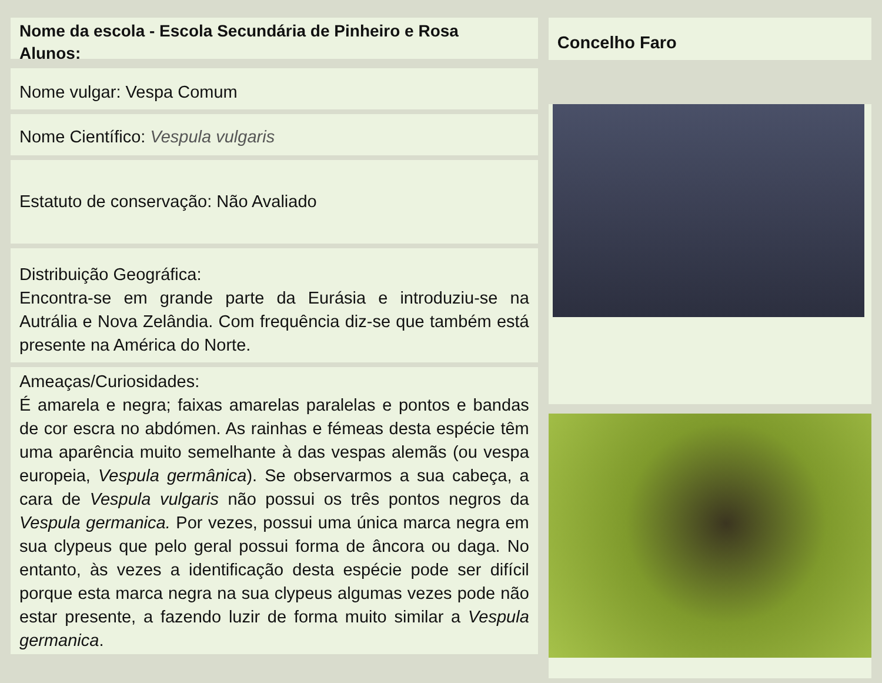Nome da escola - Escola Secundária de Pinheiro e Rosa
Alunos:
Nome vulgar: Vespa Comum
Nome Científico: Vespula vulgaris
Estatuto de conservação: Não Avaliado
Distribuição Geográfica:
Encontra-se em grande parte da Eurásia e introduziu-se na Autrália e Nova Zelândia. Com frequência diz-se que também está presente na América do Norte.
Ameaças/Curiosidades:
É amarela e negra; faixas amarelas paralelas e pontos e bandas de cor escra no abdómen. As rainhas e fémeas desta espécie têm uma aparência muito semelhante à das vespas alemãs (ou vespa europeia, Vespula germânica). Se observarmos a sua cabeça, a cara de Vespula vulgaris não possui os três pontos negros da Vespula germanica. Por vezes, possui uma única marca negra em sua clypeus que pelo geral possui forma de âncora ou daga. No entanto, às vezes a identificação desta espécie pode ser difícil porque esta marca negra na sua clypeus algumas vezes pode não estar presente, a fazendo luzir de forma muito similar a Vespula germanica.
Concelho Faro